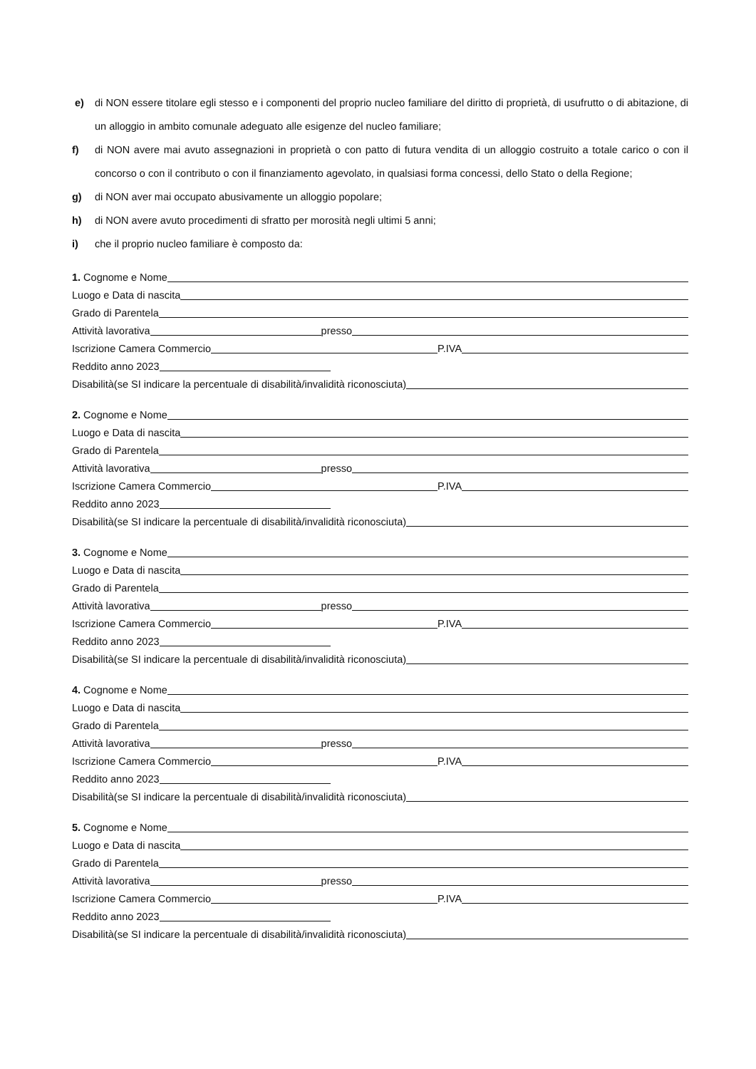e) di NON essere titolare egli stesso e i componenti del proprio nucleo familiare del diritto di proprietà, di usufrutto o di abitazione, di un alloggio in ambito comunale adeguato alle esigenze del nucleo familiare;
f) di NON avere mai avuto assegnazioni in proprietà o con patto di futura vendita di un alloggio costruito a totale carico o con il concorso o con il contributo o con il finanziamento agevolato, in qualsiasi forma concessi, dello Stato o della Regione;
g) di NON aver mai occupato abusivamente un alloggio popolare;
h) di NON avere avuto procedimenti di sfratto per morosità negli ultimi 5 anni;
i) che il proprio nucleo familiare è composto da:
1. Cognome e Nome
Luogo e Data di nascita
Grado di Parentela
Attività lavorativa presso
Iscrizione Camera Commercio P.IVA
Reddito anno 2023
Disabilità(se SI indicare la percentuale di disabilità/invalidità riconosciuta)
2. Cognome e Nome
Luogo e Data di nascita
Grado di Parentela
Attività lavorativa presso
Iscrizione Camera Commercio P.IVA
Reddito anno 2023
Disabilità(se SI indicare la percentuale di disabilità/invalidità riconosciuta)
3. Cognome e Nome
Luogo e Data di nascita
Grado di Parentela
Attività lavorativa presso
Iscrizione Camera Commercio P.IVA
Reddito anno 2023
Disabilità(se SI indicare la percentuale di disabilità/invalidità riconosciuta)
4. Cognome e Nome
Luogo e Data di nascita
Grado di Parentela
Attività lavorativa presso
Iscrizione Camera Commercio P.IVA
Reddito anno 2023
Disabilità(se SI indicare la percentuale di disabilità/invalidità riconosciuta)
5. Cognome e Nome
Luogo e Data di nascita
Grado di Parentela
Attività lavorativa presso
Iscrizione Camera Commercio P.IVA
Reddito anno 2023
Disabilità(se SI indicare la percentuale di disabilità/invalidità riconosciuta)